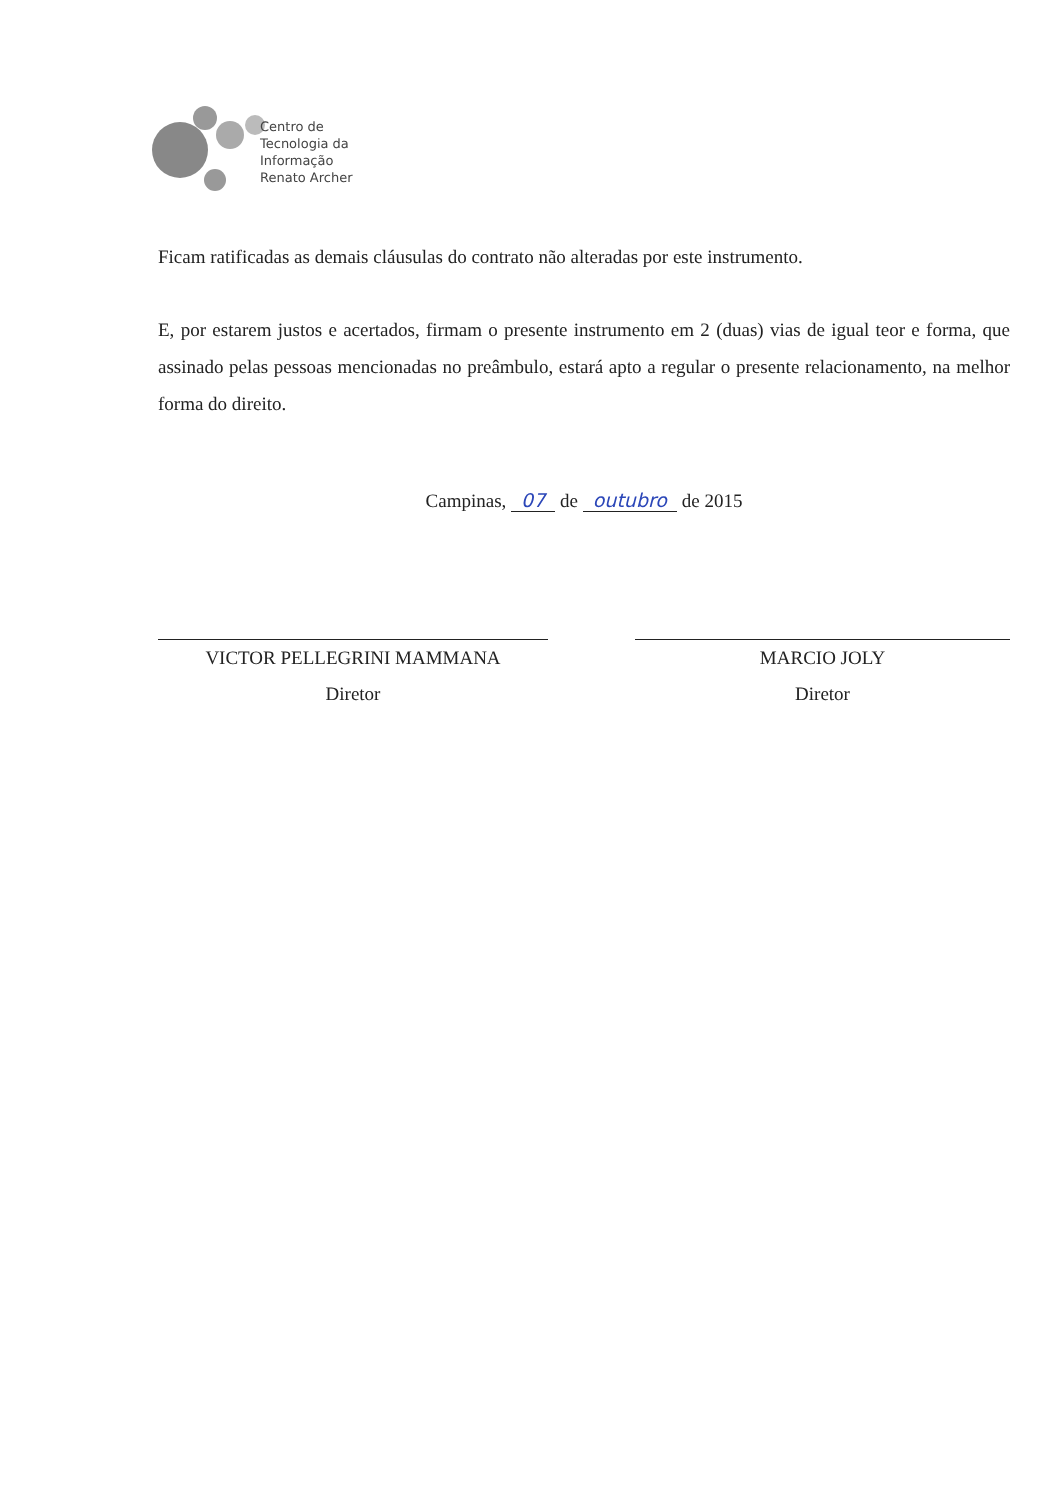Centro de
Tecnologia da
Informação
Renato Archer
Ficam ratificadas as demais cláusulas do contrato não alteradas por este instrumento.
E, por estarem justos e acertados, firmam o presente instrumento em 2 (duas) vias de igual teor e forma, que assinado pelas pessoas mencionadas no preâmbulo, estará apto a regular o presente relacionamento, na melhor forma do direito.
Campinas, 07 de outubro de 2015
VICTOR PELLEGRINI MAMMANA
Diretor
MARCIO JOLY
Diretor